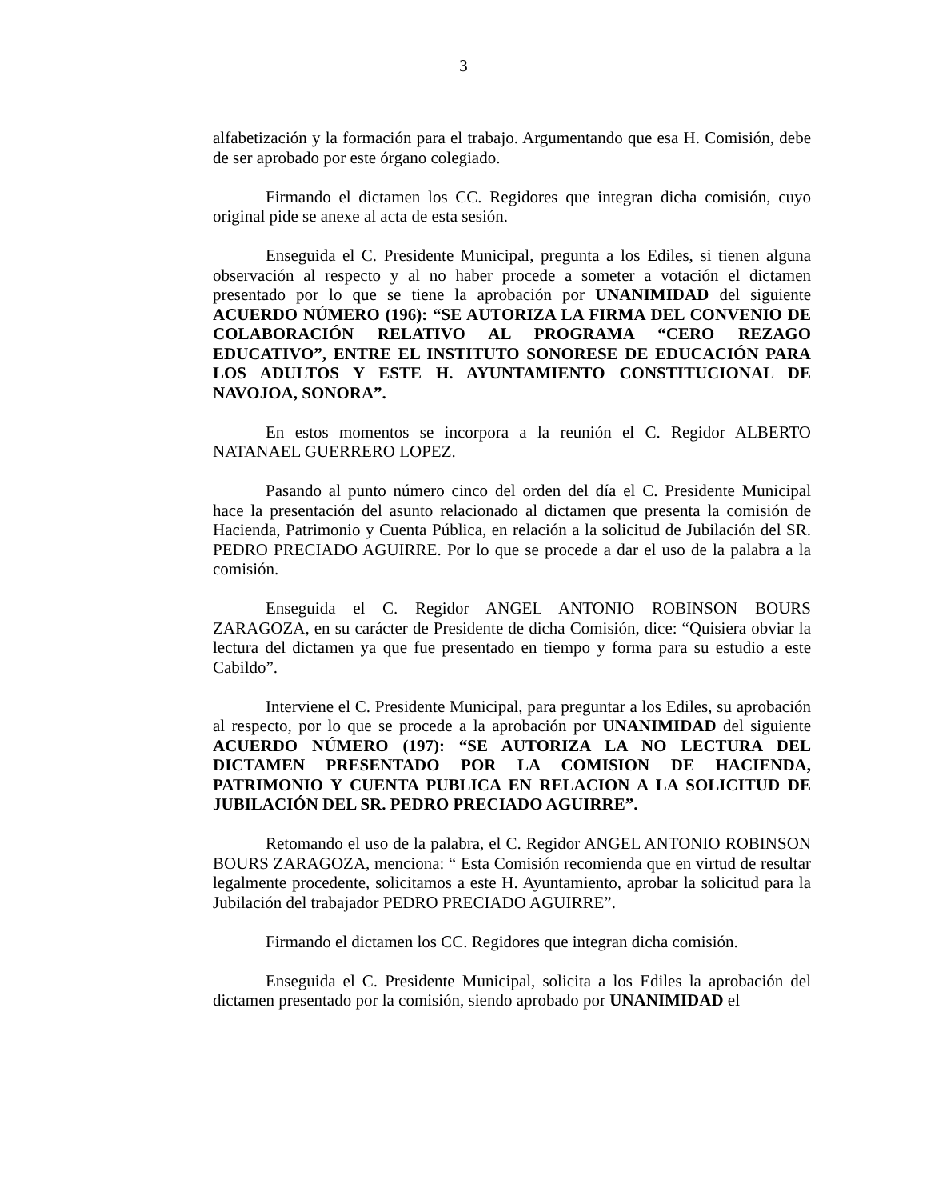3
alfabetización y la formación para el trabajo. Argumentando que esa H. Comisión, debe de ser aprobado por este órgano colegiado.
Firmando el dictamen los CC. Regidores que integran dicha comisión, cuyo original pide se anexe al acta de esta sesión.
Enseguida el C. Presidente Municipal, pregunta a los Ediles, si tienen alguna observación al respecto y al no haber procede a someter a votación el dictamen presentado por lo que se tiene la aprobación por UNANIMIDAD del siguiente ACUERDO NÚMERO (196): “SE AUTORIZA LA FIRMA DEL CONVENIO DE COLABORACIÓN RELATIVO AL PROGRAMA “CERO REZAGO EDUCATIVO”, ENTRE EL INSTITUTO SONORESE DE EDUCACIÓN PARA LOS ADULTOS Y ESTE H. AYUNTAMIENTO CONSTITUCIONAL DE NAVOJOA, SONORA”.
En estos momentos se incorpora a la reunión el C. Regidor ALBERTO NATANAEL GUERRERO LOPEZ.
Pasando al punto número cinco del orden del día el C. Presidente Municipal hace la presentación del asunto relacionado al dictamen que presenta la comisión de Hacienda, Patrimonio y Cuenta Pública, en relación a la solicitud de Jubilación del SR. PEDRO PRECIADO AGUIRRE. Por lo que se procede a dar el uso de la palabra a la comisión.
Enseguida el C. Regidor ANGEL ANTONIO ROBINSON BOURS ZARAGOZA, en su carácter de Presidente de dicha Comisión, dice: “Quisiera obviar la lectura del dictamen ya que fue presentado en tiempo y forma para su estudio a este Cabildo”.
Interviene el C. Presidente Municipal, para preguntar a los Ediles, su aprobación al respecto, por lo que se procede a la aprobación por UNANIMIDAD del siguiente ACUERDO NÚMERO (197): “SE AUTORIZA LA NO LECTURA DEL DICTAMEN PRESENTADO POR LA COMISION DE HACIENDA, PATRIMONIO Y CUENTA PUBLICA EN RELACION A LA SOLICITUD DE JUBILACIÓN DEL SR. PEDRO PRECIADO AGUIRRE”.
Retomando el uso de la palabra, el C. Regidor ANGEL ANTONIO ROBINSON BOURS ZARAGOZA, menciona: “ Esta Comisión recomienda que en virtud de resultar legalmente procedente, solicitamos a este H. Ayuntamiento, aprobar la solicitud para la Jubilación del trabajador PEDRO PRECIADO AGUIRRE”.
Firmando el dictamen los CC. Regidores que integran dicha comisión.
Enseguida el C. Presidente Municipal, solicita a los Ediles la aprobación del dictamen presentado por la comisión, siendo aprobado por UNANIMIDAD el